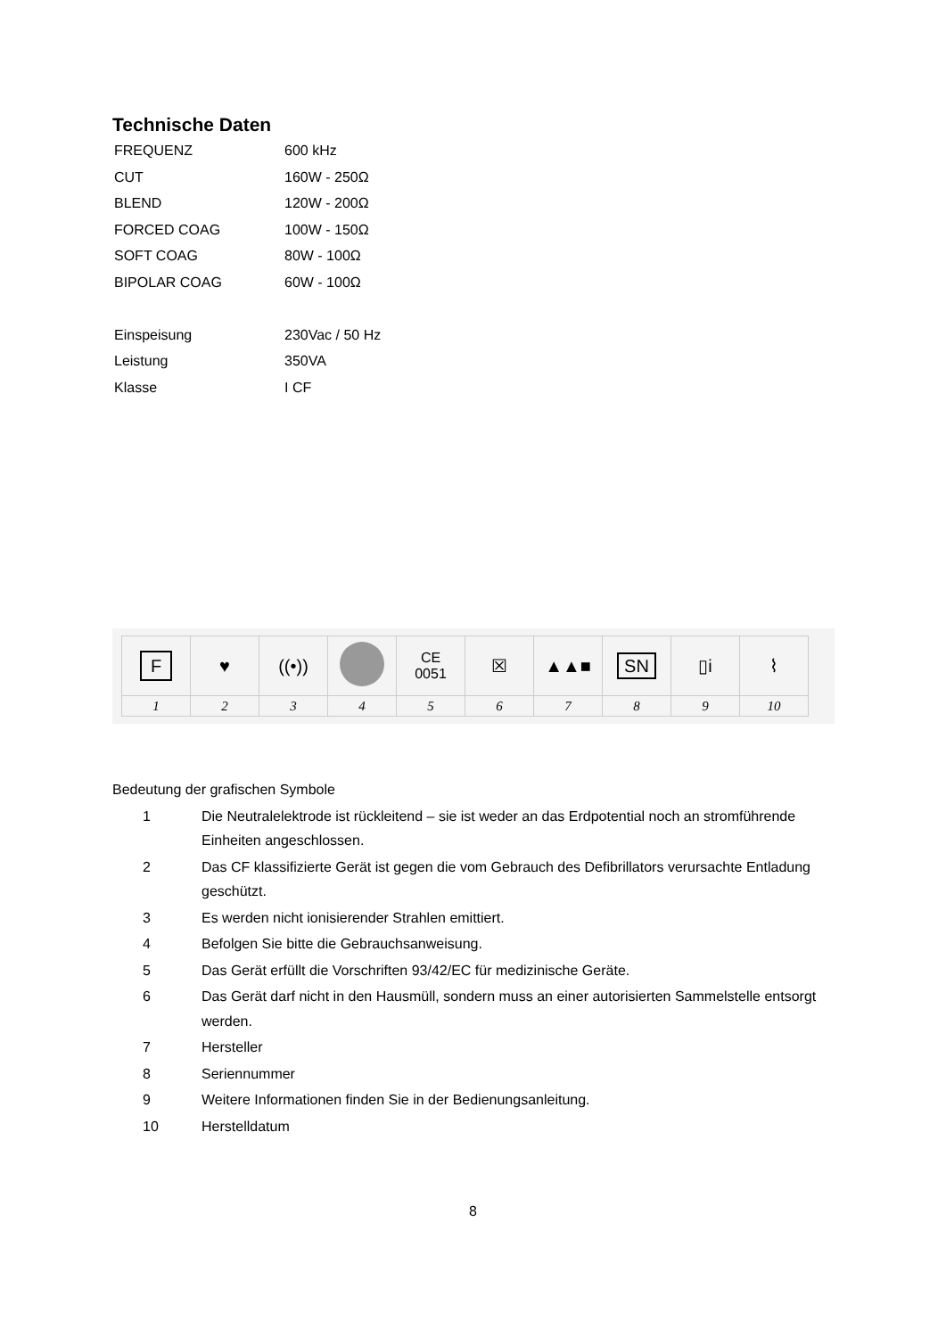Technische Daten
| FREQUENZ | 600 kHz |
| CUT | 160W - 250Ω |
| BLEND | 120W - 200Ω |
| FORCED COAG | 100W - 150Ω |
| SOFT COAG | 80W - 100Ω |
| BIPOLAR COAG | 60W - 100Ω |
| Einspeisung | 230Vac / 50 Hz |
| Leistung | 350VA |
| Klasse | I CF |
| F | ♥ | ((•)) | | CE 0051 | ☒ | ▲▲■ | SN | ▯i | ⌇ |
| 1 | 2 | 3 | 4 | 5 | 6 | 7 | 8 | 9 | 10 |
Bedeutung der grafischen Symbole
| 1 | Die Neutralelektrode ist rückleitend – sie ist weder an das Erdpotential noch an stromführende Einheiten angeschlossen. |
| 2 | Das CF klassifizierte Gerät ist gegen die vom Gebrauch des Defibrillators verursachte Entladung geschützt. |
| 3 | Es werden nicht ionisierender Strahlen emittiert. |
| 4 | Befolgen Sie bitte die Gebrauchsanweisung. |
| 5 | Das Gerät erfüllt die Vorschriften 93/42/EC für medizinische Geräte. |
| 6 | Das Gerät darf nicht in den Hausmüll, sondern muss an einer autorisierten Sammelstelle entsorgt werden. |
| 7 | Hersteller |
| 8 | Seriennummer |
| 9 | Weitere Informationen finden Sie in der Bedienungsanleitung. |
| 10 | Herstelldatum |
8